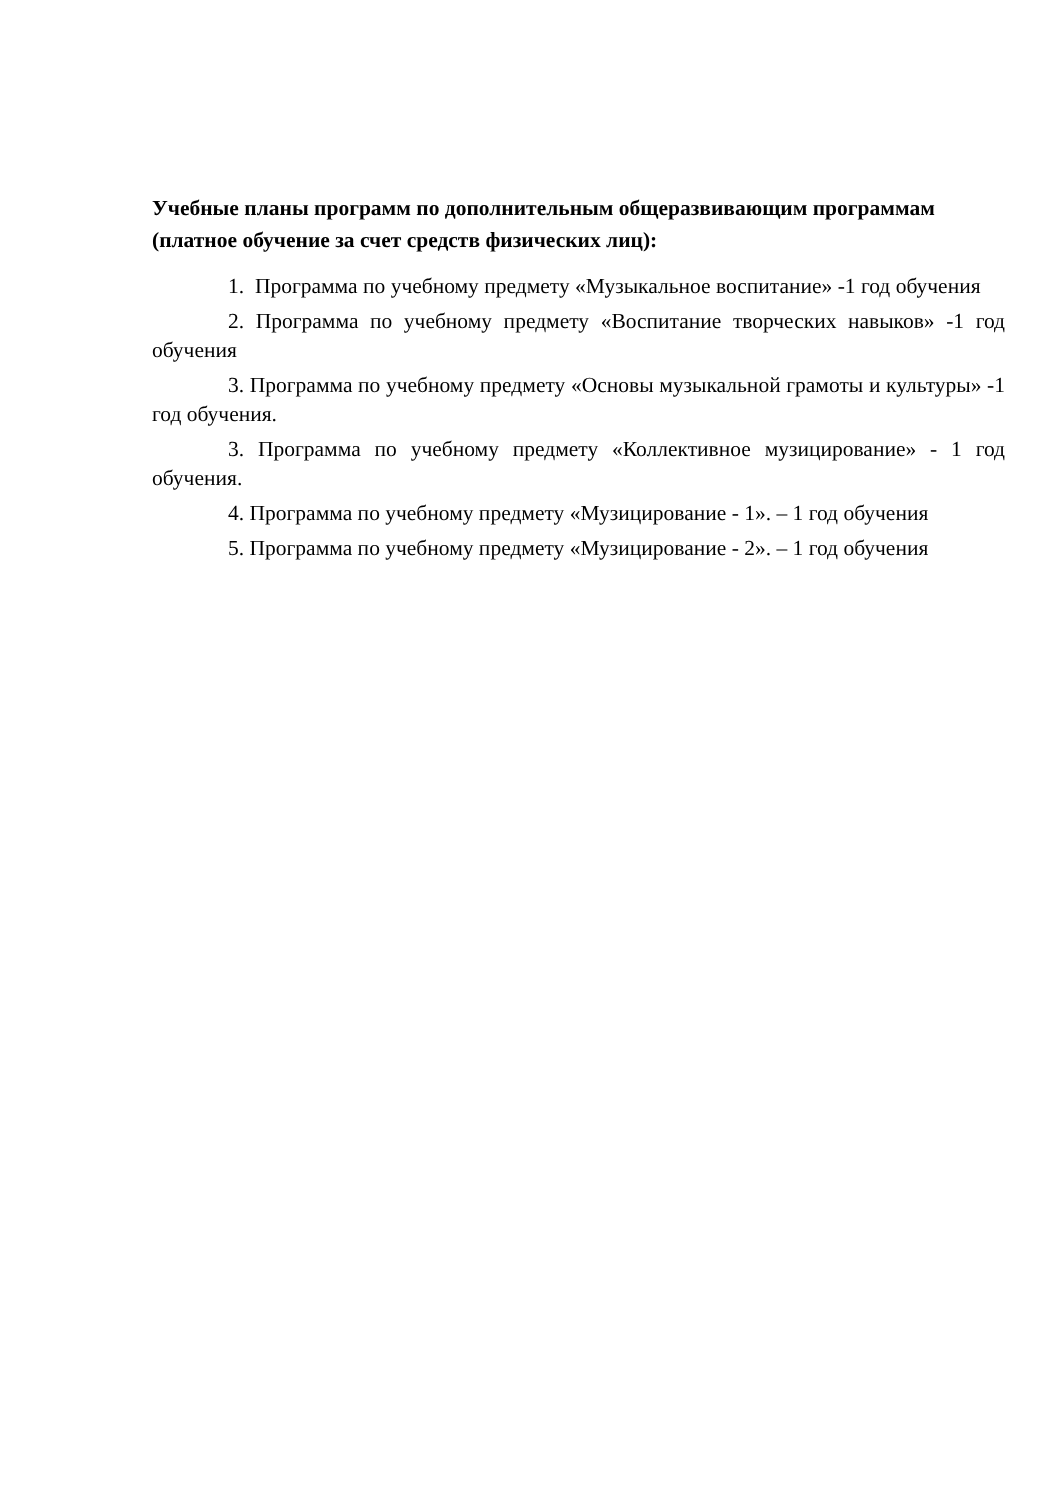Учебные планы программ по дополнительным общеразвивающим программам (платное обучение за счет средств физических лиц):
1. Программа по учебному предмету «Музыкальное воспитание» -1 год обучения
2. Программа по учебному предмету «Воспитание творческих навыков» -1 год обучения
3. Программа по учебному предмету «Основы музыкальной грамоты и культуры» -1 год обучения.
3. Программа по учебному предмету «Коллективное музицирование» - 1 год обучения.
4. Программа по учебному предмету «Музицирование - 1». – 1 год обучения
5. Программа по учебному предмету «Музицирование - 2». – 1 год обучения